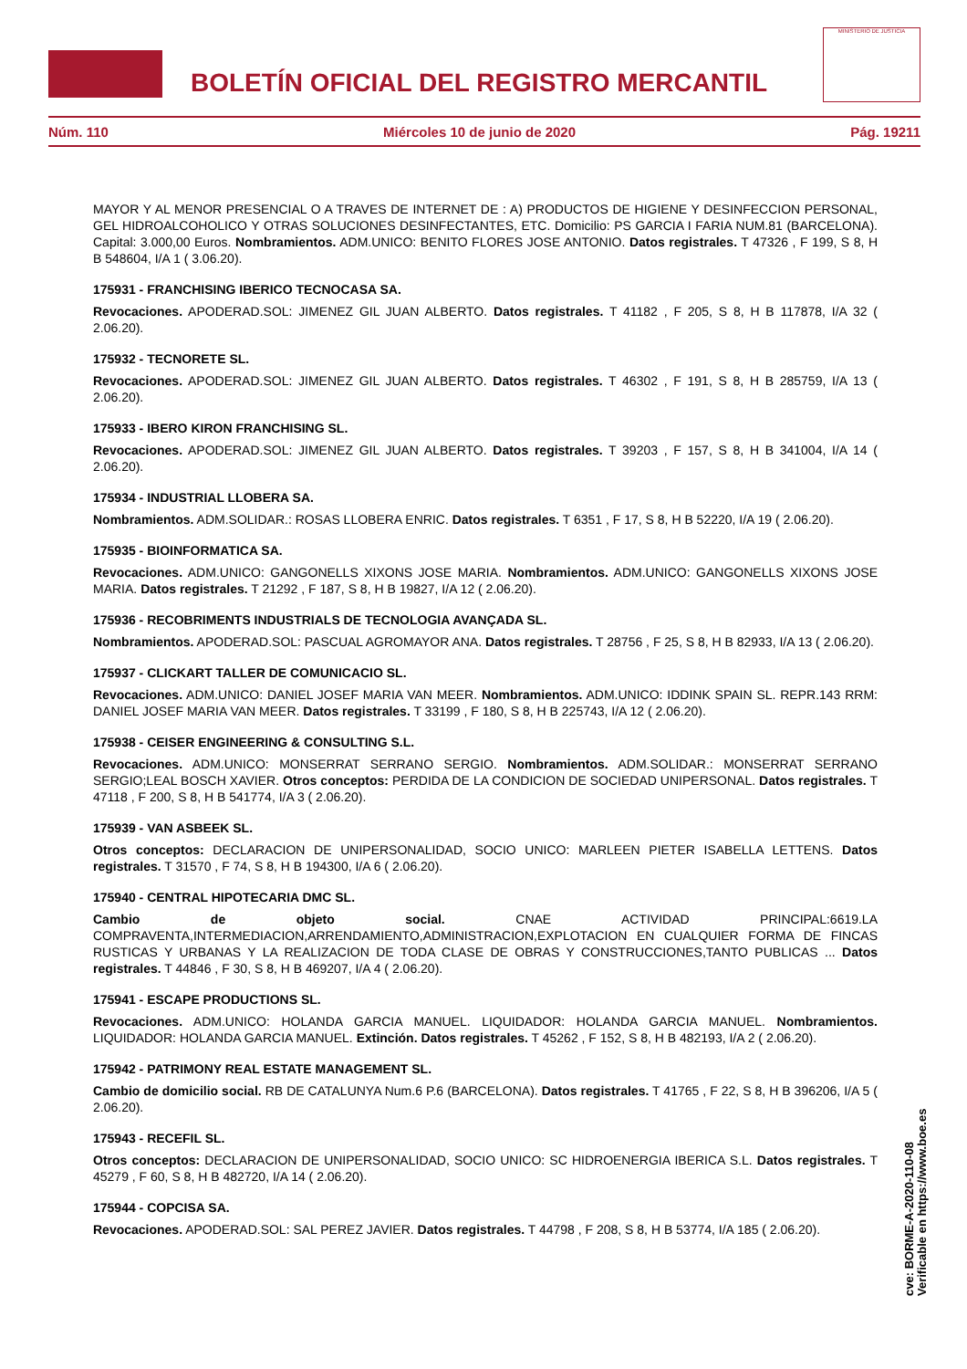BOLETÍN OFICIAL DEL REGISTRO MERCANTIL
MINISTERIO DE JUSTICIA
Núm. 110 Miércoles 10 de junio de 2020 Pág. 19211
MAYOR Y AL MENOR PRESENCIAL O A TRAVES DE INTERNET DE : A) PRODUCTOS DE HIGIENE Y DESINFECCION PERSONAL, GEL HIDROALCOHOLICO Y OTRAS SOLUCIONES DESINFECTANTES, ETC. Domicilio: PS GARCIA I FARIA NUM.81 (BARCELONA). Capital: 3.000,00 Euros. Nombramientos. ADM.UNICO: BENITO FLORES JOSE ANTONIO. Datos registrales. T 47326 , F 199, S 8, H B 548604, I/A 1 ( 3.06.20).
175931 - FRANCHISING IBERICO TECNOCASA SA.
Revocaciones. APODERAD.SOL: JIMENEZ GIL JUAN ALBERTO. Datos registrales. T 41182 , F 205, S 8, H B 117878, I/A 32 ( 2.06.20).
175932 - TECNORETE SL.
Revocaciones. APODERAD.SOL: JIMENEZ GIL JUAN ALBERTO. Datos registrales. T 46302 , F 191, S 8, H B 285759, I/A 13 ( 2.06.20).
175933 - IBERO KIRON FRANCHISING SL.
Revocaciones. APODERAD.SOL: JIMENEZ GIL JUAN ALBERTO. Datos registrales. T 39203 , F 157, S 8, H B 341004, I/A 14 ( 2.06.20).
175934 - INDUSTRIAL LLOBERA SA.
Nombramientos. ADM.SOLIDAR.: ROSAS LLOBERA ENRIC. Datos registrales. T 6351 , F 17, S 8, H B 52220, I/A 19 ( 2.06.20).
175935 - BIOINFORMATICA SA.
Revocaciones. ADM.UNICO: GANGONELLS XIXONS JOSE MARIA. Nombramientos. ADM.UNICO: GANGONELLS XIXONS JOSE MARIA. Datos registrales. T 21292 , F 187, S 8, H B 19827, I/A 12 ( 2.06.20).
175936 - RECOBRIMENTS INDUSTRIALS DE TECNOLOGIA AVANÇADA SL.
Nombramientos. APODERAD.SOL: PASCUAL AGROMAYOR ANA. Datos registrales. T 28756 , F 25, S 8, H B 82933, I/A 13 ( 2.06.20).
175937 - CLICKART TALLER DE COMUNICACIO SL.
Revocaciones. ADM.UNICO: DANIEL JOSEF MARIA VAN MEER. Nombramientos. ADM.UNICO: IDDINK SPAIN SL. REPR.143 RRM: DANIEL JOSEF MARIA VAN MEER. Datos registrales. T 33199 , F 180, S 8, H B 225743, I/A 12 ( 2.06.20).
175938 - CEISER ENGINEERING & CONSULTING S.L.
Revocaciones. ADM.UNICO: MONSERRAT SERRANO SERGIO. Nombramientos. ADM.SOLIDAR.: MONSERRAT SERRANO SERGIO;LEAL BOSCH XAVIER. Otros conceptos: PERDIDA DE LA CONDICION DE SOCIEDAD UNIPERSONAL. Datos registrales. T 47118 , F 200, S 8, H B 541774, I/A 3 ( 2.06.20).
175939 - VAN ASBEEK SL.
Otros conceptos: DECLARACION DE UNIPERSONALIDAD, SOCIO UNICO: MARLEEN PIETER ISABELLA LETTENS. Datos registrales. T 31570 , F 74, S 8, H B 194300, I/A 6 ( 2.06.20).
175940 - CENTRAL HIPOTECARIA DMC SL.
Cambio de objeto social. CNAE ACTIVIDAD PRINCIPAL:6619.LA COMPRAVENTA,INTERMEDIACION,ARRENDAMIENTO,ADMINISTRACION,EXPLOTACION EN CUALQUIER FORMA DE FINCAS RUSTICAS Y URBANAS Y LA REALIZACION DE TODA CLASE DE OBRAS Y CONSTRUCCIONES,TANTO PUBLICAS ... Datos registrales. T 44846 , F 30, S 8, H B 469207, I/A 4 ( 2.06.20).
175941 - ESCAPE PRODUCTIONS SL.
Revocaciones. ADM.UNICO: HOLANDA GARCIA MANUEL. LIQUIDADOR: HOLANDA GARCIA MANUEL. Nombramientos. LIQUIDADOR: HOLANDA GARCIA MANUEL. Extinción. Datos registrales. T 45262 , F 152, S 8, H B 482193, I/A 2 ( 2.06.20).
175942 - PATRIMONY REAL ESTATE MANAGEMENT SL.
Cambio de domicilio social. RB DE CATALUNYA Num.6 P.6 (BARCELONA). Datos registrales. T 41765 , F 22, S 8, H B 396206, I/A 5 ( 2.06.20).
175943 - RECEFIL SL.
Otros conceptos: DECLARACION DE UNIPERSONALIDAD, SOCIO UNICO: SC HIDROENERGIA IBERICA S.L. Datos registrales. T 45279 , F 60, S 8, H B 482720, I/A 14 ( 2.06.20).
175944 - COPCISA SA.
Revocaciones. APODERAD.SOL: SAL PEREZ JAVIER. Datos registrales. T 44798 , F 208, S 8, H B 53774, I/A 185 ( 2.06.20).
cve: BORME-A-2020-110-08
Verificable en https://www.boe.es